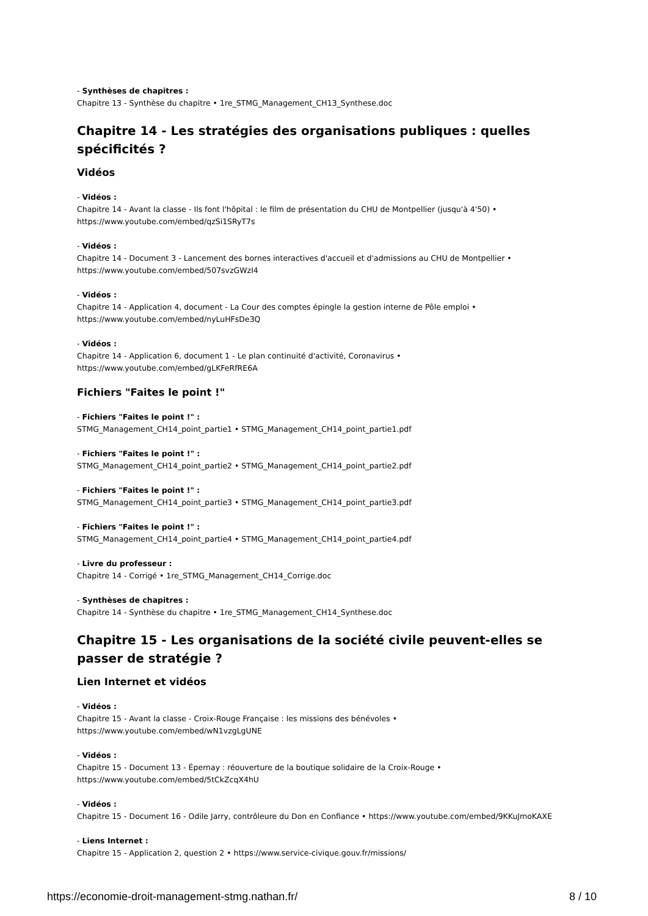- Synthèses de chapitres :
Chapitre 13 - Synthèse du chapitre • 1re_STMG_Management_CH13_Synthese.doc
Chapitre 14 - Les stratégies des organisations publiques : quelles spécificités ?
Vidéos
- Vidéos :
Chapitre 14 - Avant la classe - Ils font l'hôpital : le film de présentation du CHU de Montpellier (jusqu'à 4'50) •
https://www.youtube.com/embed/qzSi1SRyT7s
- Vidéos :
Chapitre 14 - Document 3 - Lancement des bornes interactives d'accueil et d'admissions au CHU de Montpellier •
https://www.youtube.com/embed/507svzGWzI4
- Vidéos :
Chapitre 14 - Application 4, document - La Cour des comptes épingle la gestion interne de Pôle emploi •
https://www.youtube.com/embed/nyLuHFsDe3Q
- Vidéos :
Chapitre 14 - Application 6, document 1 - Le plan continuité d'activité, Coronavirus •
https://www.youtube.com/embed/gLKFeRfRE6A
Fichiers "Faites le point !"
- Fichiers "Faites le point !" :
STMG_Management_CH14_point_partie1 • STMG_Management_CH14_point_partie1.pdf
- Fichiers "Faites le point !" :
STMG_Management_CH14_point_partie2 • STMG_Management_CH14_point_partie2.pdf
- Fichiers "Faites le point !" :
STMG_Management_CH14_point_partie3 • STMG_Management_CH14_point_partie3.pdf
- Fichiers "Faites le point !" :
STMG_Management_CH14_point_partie4 • STMG_Management_CH14_point_partie4.pdf
- Livre du professeur :
Chapitre 14 - Corrigé • 1re_STMG_Management_CH14_Corrige.doc
- Synthèses de chapitres :
Chapitre 14 - Synthèse du chapitre • 1re_STMG_Management_CH14_Synthese.doc
Chapitre 15 - Les organisations de la société civile peuvent-elles se passer de stratégie ?
Lien Internet et vidéos
- Vidéos :
Chapitre 15 - Avant la classe - Croix-Rouge Française : les missions des bénévoles •
https://www.youtube.com/embed/wN1vzgLgUNE
- Vidéos :
Chapitre 15 - Document 13 - Épernay : réouverture de la boutique solidaire de la Croix-Rouge •
https://www.youtube.com/embed/5tCkZcqX4hU
- Vidéos :
Chapitre 15 - Document 16 - Odile Jarry, contrôleure du Don en Confiance • https://www.youtube.com/embed/9KKuJmoKAXE
- Liens Internet :
Chapitre 15 - Application 2, question 2 • https://www.service-civique.gouv.fr/missions/
https://economie-droit-management-stmg.nathan.fr/ 8 / 10